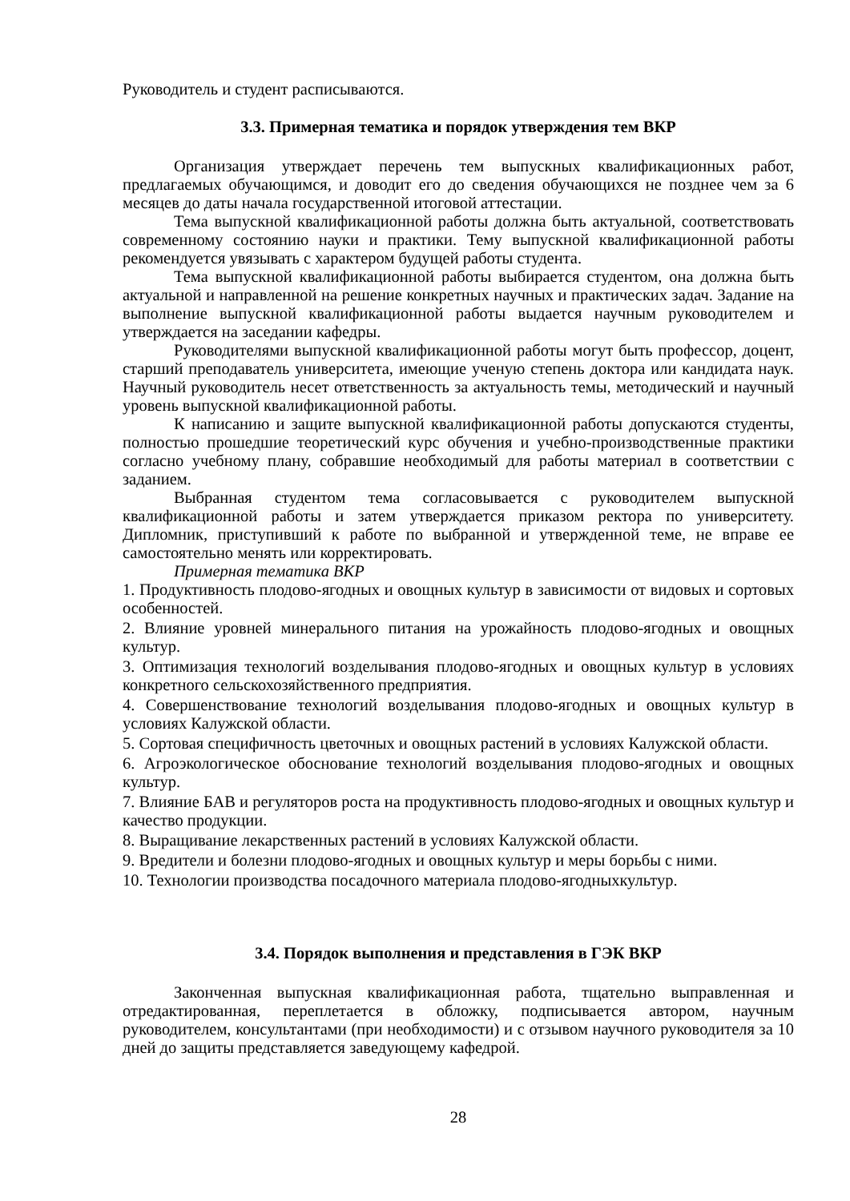Руководитель и студент расписываются.
3.3. Примерная тематика и порядок утверждения тем ВКР
Организация утверждает перечень тем выпускных квалификационных работ, предлагаемых обучающимся, и доводит его до сведения обучающихся не позднее чем за 6 месяцев до даты начала государственной итоговой аттестации.
Тема выпускной квалификационной работы должна быть актуальной, соответствовать современному состоянию науки и практики. Тему выпускной квалификационной работы рекомендуется увязывать с характером будущей работы студента.
Тема выпускной квалификационной работы выбирается студентом, она должна быть актуальной и направленной на решение конкретных научных и практических задач. Задание на выполнение выпускной квалификационной работы выдается научным руководителем и утверждается на заседании кафедры.
Руководителями выпускной квалификационной работы могут быть профессор, доцент, старший преподаватель университета, имеющие ученую степень доктора или кандидата наук. Научный руководитель несет ответственность за актуальность темы, методический и научный уровень выпускной квалификационной работы.
К написанию и защите выпускной квалификационной работы допускаются студенты, полностью прошедшие теоретический курс обучения и учебно-производственные практики согласно учебному плану, собравшие необходимый для работы материал в соответствии с заданием.
Выбранная студентом тема согласовывается с руководителем выпускной квалификационной работы и затем утверждается приказом ректора по университету. Дипломник, приступивший к работе по выбранной и утвержденной теме, не вправе ее самостоятельно менять или корректировать.
Примерная тематика ВКР
1. Продуктивность плодово-ягодных и овощных культур в зависимости от видовых и сортовых особенностей.
2. Влияние уровней минерального питания на урожайность плодово-ягодных и овощных культур.
3. Оптимизация технологий возделывания плодово-ягодных и овощных культур в условиях конкретного сельскохозяйственного предприятия.
4. Совершенствование технологий возделывания плодово-ягодных и овощных культур в условиях Калужской области.
5. Сортовая специфичность цветочных и овощных растений в условиях Калужской области.
6. Агроэкологическое обоснование технологий возделывания плодово-ягодных и овощных культур.
7. Влияние БАВ и регуляторов роста на продуктивность плодово-ягодных и овощных культур и качество продукции.
8. Выращивание лекарственных растений в условиях Калужской области.
9. Вредители и болезни плодово-ягодных и овощных культур и меры борьбы с ними.
10. Технологии производства посадочного материала плодово-ягодныхкультур.
3.4. Порядок выполнения и представления в ГЭК ВКР
Законченная выпускная квалификационная работа, тщательно выправленная и отредактированная, переплетается в обложку, подписывается автором, научным руководителем, консультантами (при необходимости) и с отзывом научного руководителя за 10 дней до защиты представляется заведующему кафедрой.
28